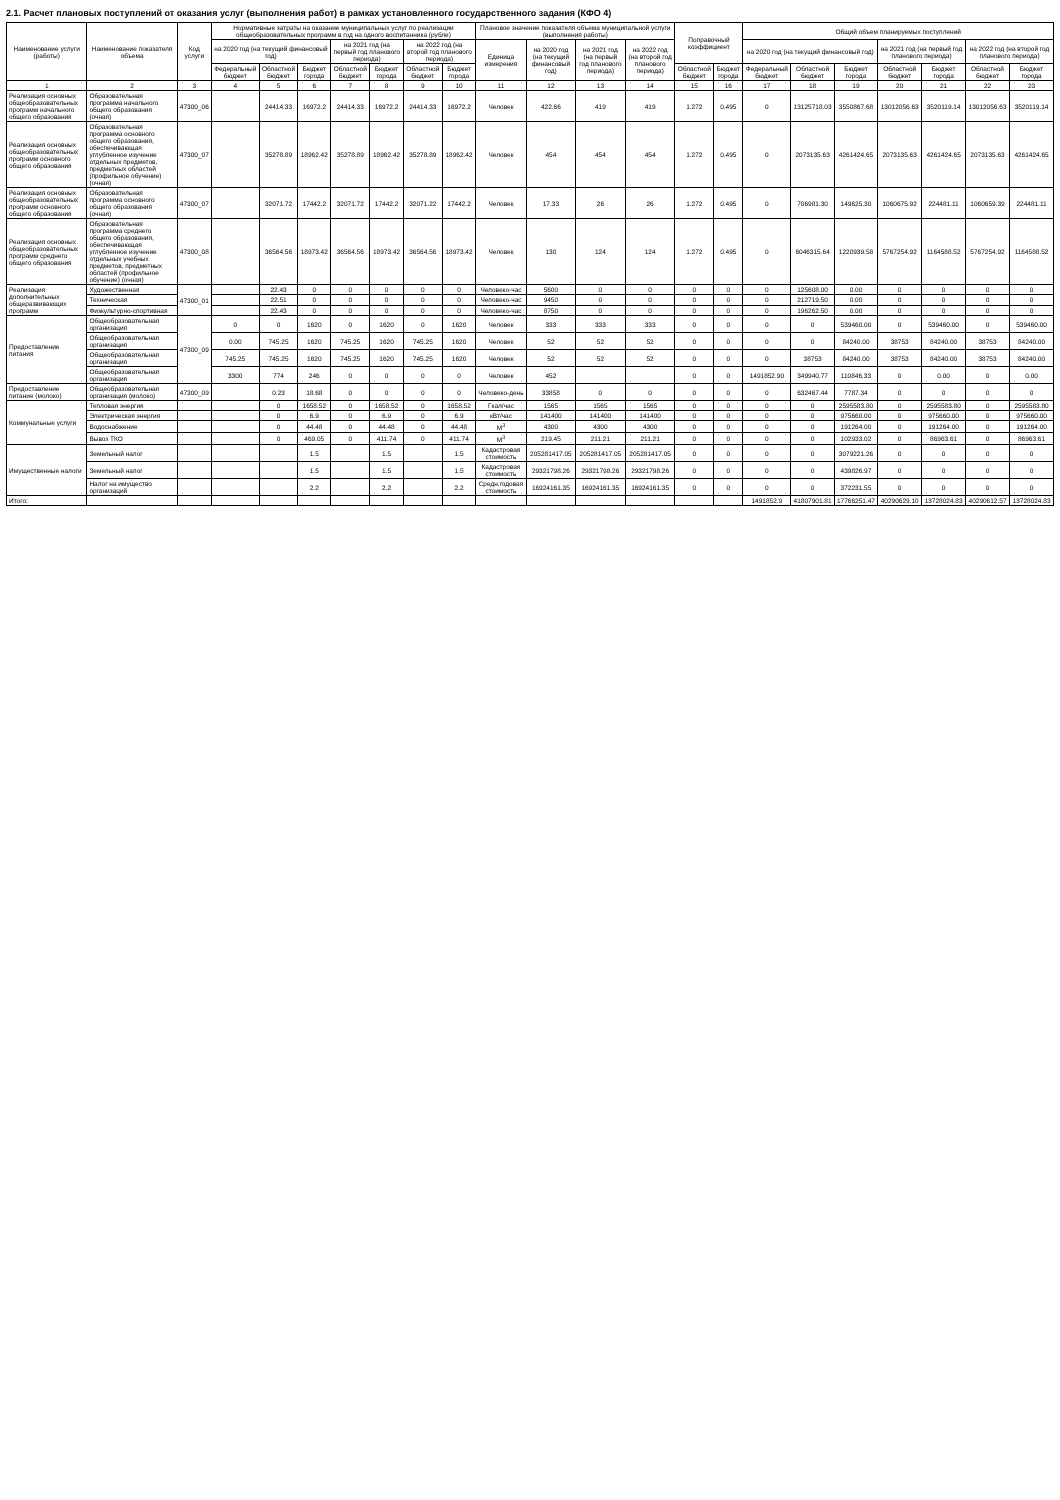2.1. Расчет плановых поступлений от оказания услуг (выполнения работ) в рамках установленного государственного задания (КФО 4)
| Наименование услуги (работы) | Наименование показателя объема | Код услуги | Нормативные затраты на оказание муниципальных услуг по реализации общеобразовательных программ в год на одного воспитанника (рубле) | | | | | | | Плановое значение показателя объема муниципальной услуги (выполнения работы) | | | | Поправочный коэффициент | | Общий объем планируемых поступлений | | | | | | |
| --- | --- | --- | --- | --- | --- | --- | --- | --- | --- | --- | --- | --- | --- | --- | --- | --- | --- | --- | --- | --- | --- | --- |
| | | | на 2020 год (на текущий финансовый год) | | | на 2021 год (на первый год планового периода) | | на 2022 год (на второй год планового периода) | | Единица измерения | на 2020 год (на текущий финансовый год) | на 2021 год (на первый год планового периода) | на 2022 год (на второй год планового периода) | | | на 2020 год (на текущий финансовый год) | | | на 2021 год (на первый год планового периода) | | на 2022 год (на второй год планового периода) | |
| | | | Федеральный бюджет | Областной бюджет | Бюджет города | Областной бюджет | Бюджет города | Областной бюджет | Бюджет города | | | | | Областной бюджет | Бюджет города | Федеральный бюджет | Областной бюджет | Бюджет города | Областной бюджет | Бюджет города | Областной бюджет | Бюджет города |
| 1 | 2 | 3 | 4 | 5 | 6 | 7 | 8 | 9 | 10 | 11 | 12 | 13 | 14 | 15 | 16 | 17 | 18 | 19 | 20 | 21 | 22 | 23 |
| Реализация основных общеобразовательных программ начального общего образования | Образовательная программа начального общего образования (очная) | 47300_06 | | 24414.33 | 16972.2 | 24414.33 | 16972.2 | 24414.33 | 16972.2 | Человек | 422.66 | 419 | 419 | 1.272 | 0.495 | 0 | 13125718.03 | 3550867.68 | 13012056.63 | 3520119.14 | 13012056.63 | 3520119.14 |
| Реализация основных общеобразовательных программ основного общего образования | Образовательная программа основного общего образования, обеспечивающая углубленное изучение отдельных предметов, предметных областей (профильное обучение) (очная) | 47300_07 | | 35278.89 | 18962.42 | 35278.89 | 18962.42 | 35278.89 | 18962.42 | Человек | 454 | 454 | 454 | 1.272 | 0.495 | 0 | 2073135.63 | 4261424.65 | 2073135.63 | 4261424.65 | 2073135.63 | 4261424.65 |
| Реализация основных общеобразовательных программ основного общего образования | Образовательная программа основного общего образования (очная) | 47300_07 | | 32071.72 | 17442.2 | 32071.72 | 17442.2 | 32071.22 | 17442.2 | Человек | 17.33 | 26 | 26 | 1.272 | 0.495 | 0 | 706981.30 | 149625.30 | 1060675.92 | 224481.11 | 1060659.39 | 224481.11 |
| Реализация основных общеобразовательных программ среднего общего образования | Образовательная программа среднего общего образования, обеспечивающая углубленное изучение отдельных учебных предметов, предметных областей (профильное обучение) (очная) | 47300_08 | | 36564.56 | 18973.42 | 36564.56 | 18973.42 | 36564.56 | 18973.42 | Человек | 130 | 124 | 124 | 1.272 | 0.495 | 0 | 6046315.64 | 1220939.58 | 5767254.92 | 1164588.52 | 5767254.92 | 1164588.52 |
| Реализация дополнительных общеразвивающих программ | Художественная | 47300_01 | | 22.43 | 0 | 0 | 0 | 0 | 0 | Человеко-час | 5600 | 0 | 0 | 0 | 0 | 0 | 125608.00 | 0.00 | 0 | 0 | 0 | 0 |
| | Техническая | | | 22.51 | 0 | 0 | 0 | 0 | 0 | Человеко-час | 9450 | 0 | 0 | 0 | 0 | 0 | 212719.50 | 0.00 | 0 | 0 | 0 | 0 |
| | Физкультурно-спортивная | | | 22.43 | 0 | 0 | 0 | 0 | 0 | Человеко-час | 8750 | 0 | 0 | 0 | 0 | 0 | 196262.50 | 0.00 | 0 | 0 | 0 | 0 |
| Предоставление питания | Общеобразовательная организация | 47300_09 | 0 | 0 | 1620 | 0 | 1620 | 0 | 1620 | Человек | 333 | 333 | 333 | 0 | 0 | 0 | 0 | 539460.00 | 0 | 539460.00 | 0 | 539460.00 |
| | Общеобразовательная организация | | 0.00 | 745.25 | 1620 | 745.25 | 1620 | 745.25 | 1620 | Человек | 52 | 52 | 52 | 0 | 0 | 0 | 0 | 84240.00 | 38753 | 84240.00 | 38753 | 84240.00 |
| | Общеобразовательная организация | | 745.25 | 745.25 | 1620 | 745.25 | 1620 | 745.25 | 1620 | Человек | 52 | 52 | 52 | 0 | 0 | 0 | 38753 | 84240.00 | 38753 | 84240.00 | 38753 | 84240.00 |
| | Общеобразовательная организация | | 3300 | 774 | 246 | 0 | 0 | 0 | 0 | Человек | 452 | | | 0 | 0 | 1491852.90 | 349940.77 | 110846.33 | 0 | 0.00 | 0 | 0.00 |
| Предоставление питание (молоко) | Общеобразовательная организация (молоко) | 47300_09 | | 0.23 | 18.68 | 0 | 0 | 0 | 0 | Человеко-день | 33858 | 0 | 0 | 0 | 0 | 0 | 632467.44 | 7787.34 | 0 | 0 | 0 | 0 |
| Коммунальные услуги | Тепловая энергия | | | 0 | 1658.52 | 0 | 1658.52 | 0 | 1658.52 | Гкал/час | 1565 | 1565 | 1565 | 0 | 0 | 0 | 0 | 2595583.80 | 0 | 2595583.80 | 0 | 2595583.80 |
| | Электрическая энергия | | | 0 | 6.9 | 0 | 6.9 | 0 | 6.9 | кВт/час | 141400 | 141400 | 141400 | 0 | 0 | 0 | 0 | 975660.00 | 0 | 975660.00 | 0 | 975660.00 |
| | Водоснабжение | | | 0 | 44.48 | 0 | 44.48 | 0 | 44.48 | М<sup>3</sup> | 4300 | 4300 | 4300 | 0 | 0 | 0 | 0 | 191264.00 | 0 | 191264.00 | 0 | 191264.00 |
| | Вывоз ТКО | | | 0 | 469.05 | 0 | 411.74 | 0 | 411.74 | М<sup>3</sup> | 219.45 | 211.21 | 211.21 | 0 | 0 | 0 | 0 | 102933.02 | 0 | 86963.61 | 0 | 86963.61 |
| Имущественные налоги | Земельный налог | | | | 1.5 | | 1.5 | | 1.5 | Кадастровая стоимость | 205281417.05 | 205281417.05 | 205281417.05 | 0 | 0 | 0 | 0 | 3079221.26 | 0 | 0 | 0 | 0 |
| | Земельный налог | | | | 1.5 | | 1.5 | | 1.5 | Кадастровая стоимость | 29321798.26 | 29321798.26 | 29321798.26 | 0 | 0 | 0 | 0 | 439826.97 | 0 | 0 | 0 | 0 |
| | Налог на имущество организаций | | | | 2.2 | | 2.2 | | 2.2 | Средн.годовая стоимость | 16924161.35 | 16924161.35 | 16924161.35 | 0 | 0 | 0 | 0 | 372231.55 | 0 | 0 | 0 | 0 |
| Итого: | | | | | | | | | | | | | | | | 1491852.9 | 41807901.81 | 17766251.47 | 40290629.10 | 13728024.83 | 40290612.57 | 13728024.83 |